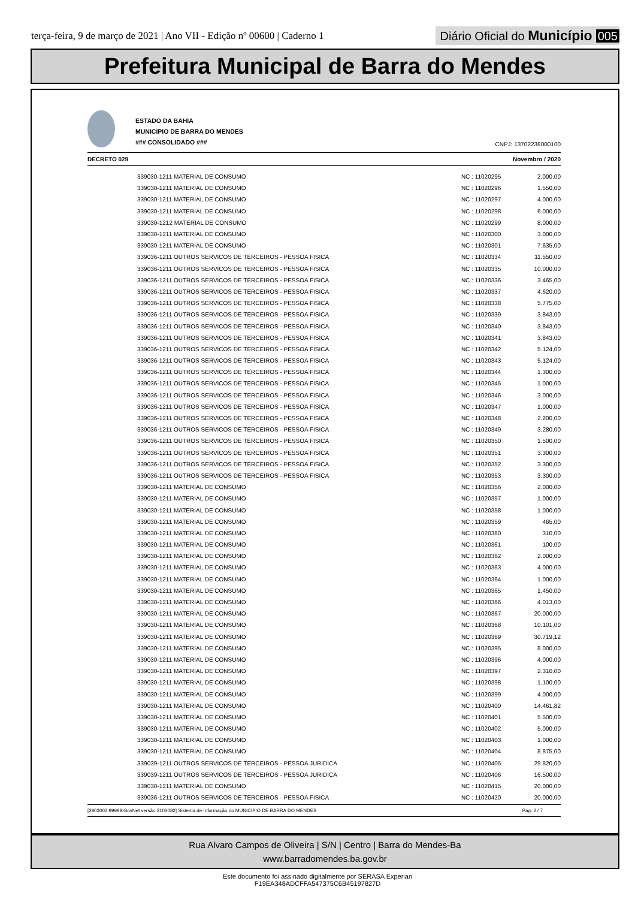terça-feira, 9 de março de 2021 | Ano VII - Edição nº 00600 | Caderno 1
Diário Oficial do Município 005
Prefeitura Municipal de Barra do Mendes
ESTADO DA BAHIA
MUNICIPIO DE BARRA DO MENDES
### CONSOLIDADO ###
CNPJ: 13702238000100
DECRETO 029 Novembro / 2020
| 339030-1211 MATERIAL DE CONSUMO | NC : 11020295 | 2.000,00 |
| 339030-1211 MATERIAL DE CONSUMO | NC : 11020296 | 1.550,00 |
| 339030-1211 MATERIAL DE CONSUMO | NC : 11020297 | 4.000,00 |
| 339030-1211 MATERIAL DE CONSUMO | NC : 11020298 | 6.000,00 |
| 339030-1212 MATERIAL DE CONSUMO | NC : 11020299 | 8.000,00 |
| 339030-1211 MATERIAL DE CONSUMO | NC : 11020300 | 3.000,00 |
| 339030-1211 MATERIAL DE CONSUMO | NC : 11020301 | 7.635,00 |
| 339036-1211 OUTROS SERVICOS DE TERCEIROS - PESSOA FISICA | NC : 11020334 | 11.550,00 |
| 339036-1211 OUTROS SERVICOS DE TERCEIROS - PESSOA FISICA | NC : 11020335 | 10.000,00 |
| 339036-1211 OUTROS SERVICOS DE TERCEIROS - PESSOA FISICA | NC : 11020336 | 3.465,00 |
| 339036-1211 OUTROS SERVICOS DE TERCEIROS - PESSOA FISICA | NC : 11020337 | 4.620,00 |
| 339036-1211 OUTROS SERVICOS DE TERCEIROS - PESSOA FISICA | NC : 11020338 | 5.775,00 |
| 339036-1211 OUTROS SERVICOS DE TERCEIROS - PESSOA FISICA | NC : 11020339 | 3.843,00 |
| 339036-1211 OUTROS SERVICOS DE TERCEIROS - PESSOA FISICA | NC : 11020340 | 3.843,00 |
| 339036-1211 OUTROS SERVICOS DE TERCEIROS - PESSOA FISICA | NC : 11020341 | 3.843,00 |
| 339036-1211 OUTROS SERVICOS DE TERCEIROS - PESSOA FISICA | NC : 11020342 | 5.124,00 |
| 339036-1211 OUTROS SERVICOS DE TERCEIROS - PESSOA FISICA | NC : 11020343 | 5.124,00 |
| 339036-1211 OUTROS SERVICOS DE TERCEIROS - PESSOA FISICA | NC : 11020344 | 1.300,00 |
| 339036-1211 OUTROS SERVICOS DE TERCEIROS - PESSOA FISICA | NC : 11020345 | 1.000,00 |
| 339036-1211 OUTROS SERVICOS DE TERCEIROS - PESSOA FISICA | NC : 11020346 | 3.000,00 |
| 339036-1211 OUTROS SERVICOS DE TERCEIROS - PESSOA FISICA | NC : 11020347 | 1.000,00 |
| 339036-1211 OUTROS SERVICOS DE TERCEIROS - PESSOA FISICA | NC : 11020348 | 2.200,00 |
| 339036-1211 OUTROS SERVICOS DE TERCEIROS - PESSOA FISICA | NC : 11020349 | 3.280,00 |
| 339036-1211 OUTROS SERVICOS DE TERCEIROS - PESSOA FISICA | NC : 11020350 | 1.500,00 |
| 339036-1211 OUTROS SERVICOS DE TERCEIROS - PESSOA FISICA | NC : 11020351 | 3.300,00 |
| 339036-1211 OUTROS SERVICOS DE TERCEIROS - PESSOA FISICA | NC : 11020352 | 3.300,00 |
| 339036-1211 OUTROS SERVICOS DE TERCEIROS - PESSOA FISICA | NC : 11020353 | 3.300,00 |
| 339030-1211 MATERIAL DE CONSUMO | NC : 11020356 | 2.000,00 |
| 339030-1211 MATERIAL DE CONSUMO | NC : 11020357 | 1.000,00 |
| 339030-1211 MATERIAL DE CONSUMO | NC : 11020358 | 1.000,00 |
| 339030-1211 MATERIAL DE CONSUMO | NC : 11020359 | 465,00 |
| 339030-1211 MATERIAL DE CONSUMO | NC : 11020360 | 310,00 |
| 339030-1211 MATERIAL DE CONSUMO | NC : 11020361 | 100,00 |
| 339030-1211 MATERIAL DE CONSUMO | NC : 11020362 | 2.000,00 |
| 339030-1211 MATERIAL DE CONSUMO | NC : 11020363 | 4.000,00 |
| 339030-1211 MATERIAL DE CONSUMO | NC : 11020364 | 1.000,00 |
| 339030-1211 MATERIAL DE CONSUMO | NC : 11020365 | 1.450,00 |
| 339030-1211 MATERIAL DE CONSUMO | NC : 11020366 | 4.013,00 |
| 339030-1211 MATERIAL DE CONSUMO | NC : 11020367 | 20.000,00 |
| 339030-1211 MATERIAL DE CONSUMO | NC : 11020368 | 10.101,00 |
| 339030-1211 MATERIAL DE CONSUMO | NC : 11020369 | 30.719,12 |
| 339030-1211 MATERIAL DE CONSUMO | NC : 11020395 | 8.000,00 |
| 339030-1211 MATERIAL DE CONSUMO | NC : 11020396 | 4.000,00 |
| 339030-1211 MATERIAL DE CONSUMO | NC : 11020397 | 2.310,00 |
| 339030-1211 MATERIAL DE CONSUMO | NC : 11020398 | 1.100,00 |
| 339030-1211 MATERIAL DE CONSUMO | NC : 11020399 | 4.000,00 |
| 339030-1211 MATERIAL DE CONSUMO | NC : 11020400 | 14.461,82 |
| 339030-1211 MATERIAL DE CONSUMO | NC : 11020401 | 5.500,00 |
| 339030-1211 MATERIAL DE CONSUMO | NC : 11020402 | 5.000,00 |
| 339030-1211 MATERIAL DE CONSUMO | NC : 11020403 | 1.000,00 |
| 339030-1211 MATERIAL DE CONSUMO | NC : 11020404 | 8.875,00 |
| 339039-1211 OUTROS SERVICOS DE TERCEIROS - PESSOA JURIDICA | NC : 11020405 | 29.820,00 |
| 339039-1211 OUTROS SERVICOS DE TERCEIROS - PESSOA JURIDICA | NC : 11020406 | 16.500,00 |
| 339030-1211 MATERIAL DE CONSUMO | NC : 11020415 | 20.000,00 |
| 339036-1211 OUTROS SERVICOS DE TERCEIROS - PESSOA FISICA | NC : 11020420 | 20.000,00 |
[2903003:99999:GovNet versão:2103082] Sistema de Informação do MUNICIPIO DE BARRA DO MENDES Pag: 2 / 7
Rua Alvaro Campos de Oliveira | S/N | Centro | Barra do Mendes-Ba
www.barradomendes.ba.gov.br
Este documento foi assinado digitalmente por SERASA Experian
F19EA348ADCFFA547375C6B45197827D